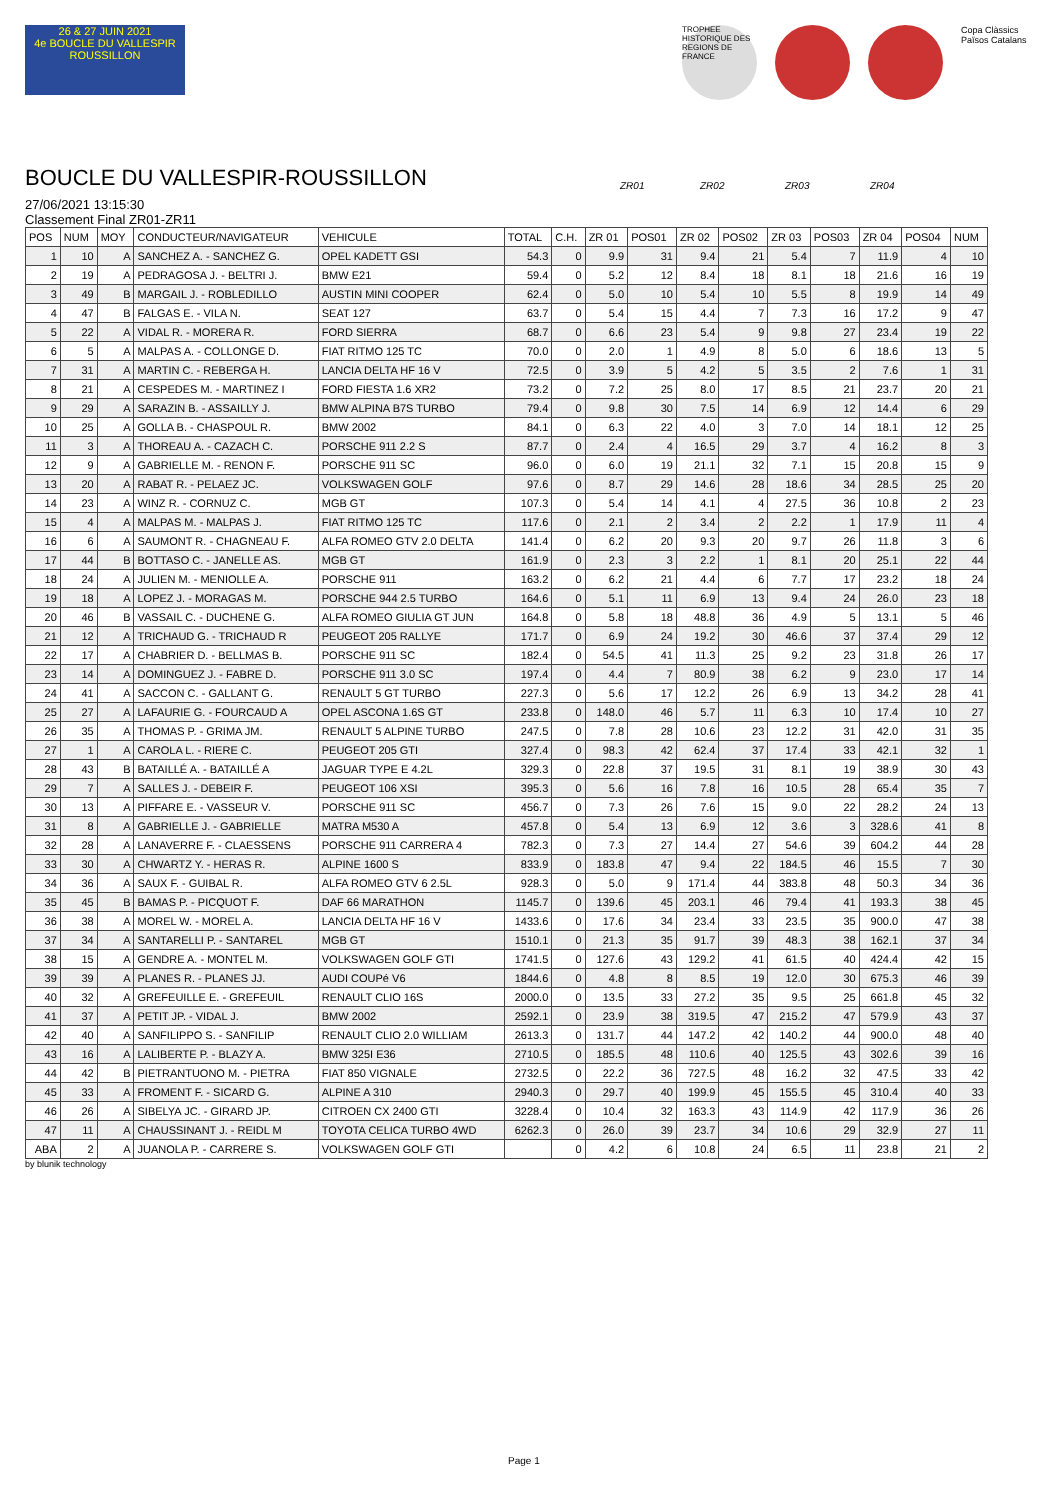26 & 27 JUIN 2021
4e BOUCLE DU VALLESPIR ROUSSILLON
TROPHEE HISTORIQUE DES REGIONS DE FRANCE
Copa Clàssics Països Catalans
BOUCLE DU VALLESPIR-ROUSSILLON
27/06/2021 13:15:30
Classement Final ZR01-ZR11
ZR01 ZR02 ZR03 ZR04
| POS | NUM | MOY | CONDUCTEUR/NAVIGATEUR | VEHICULE | TOTAL | C.H. | ZR 01 | POS01 | ZR 02 | POS02 | ZR 03 | POS03 | ZR 04 | POS04 | NUM |
| --- | --- | --- | --- | --- | --- | --- | --- | --- | --- | --- | --- | --- | --- | --- | --- |
| 1 | 10 | A | SANCHEZ A. - SANCHEZ G. | OPEL KADETT GSI | 54.3 | 0 | 9.9 | 31 | 9.4 | 21 | 5.4 | 7 | 11.9 | 4 | 10 |
| 2 | 19 | A | PEDRAGOSA J. - BELTRI J. | BMW E21 | 59.4 | 0 | 5.2 | 12 | 8.4 | 18 | 8.1 | 18 | 21.6 | 16 | 19 |
| 3 | 49 | B | MARGAIL J. - ROBLEDILLO | AUSTIN MINI COOPER | 62.4 | 0 | 5.0 | 10 | 5.4 | 10 | 5.5 | 8 | 19.9 | 14 | 49 |
| 4 | 47 | B | FALGAS E. - VILA N. | SEAT 127 | 63.7 | 0 | 5.4 | 15 | 4.4 | 7 | 7.3 | 16 | 17.2 | 9 | 47 |
| 5 | 22 | A | VIDAL R. - MORERA R. | FORD SIERRA | 68.7 | 0 | 6.6 | 23 | 5.4 | 9 | 9.8 | 27 | 23.4 | 19 | 22 |
| 6 | 5 | A | MALPAS A. - COLLONGE D. | FIAT RITMO 125 TC | 70.0 | 0 | 2.0 | 1 | 4.9 | 8 | 5.0 | 6 | 18.6 | 13 | 5 |
| 7 | 31 | A | MARTIN C. - REBERGA H. | LANCIA DELTA HF 16 V | 72.5 | 0 | 3.9 | 5 | 4.2 | 5 | 3.5 | 2 | 7.6 | 1 | 31 |
| 8 | 21 | A | CESPEDES M. - MARTINEZ I | FORD FIESTA 1.6 XR2 | 73.2 | 0 | 7.2 | 25 | 8.0 | 17 | 8.5 | 21 | 23.7 | 20 | 21 |
| 9 | 29 | A | SARAZIN B. - ASSAILLY J. | BMW ALPINA B7S TURBO | 79.4 | 0 | 9.8 | 30 | 7.5 | 14 | 6.9 | 12 | 14.4 | 6 | 29 |
| 10 | 25 | A | GOLLA B. - CHASPOUL R. | BMW 2002 | 84.1 | 0 | 6.3 | 22 | 4.0 | 3 | 7.0 | 14 | 18.1 | 12 | 25 |
| 11 | 3 | A | THOREAU A. - CAZACH C. | PORSCHE 911 2.2 S | 87.7 | 0 | 2.4 | 4 | 16.5 | 29 | 3.7 | 4 | 16.2 | 8 | 3 |
| 12 | 9 | A | GABRIELLE M. - RENON F. | PORSCHE 911 SC | 96.0 | 0 | 6.0 | 19 | 21.1 | 32 | 7.1 | 15 | 20.8 | 15 | 9 |
| 13 | 20 | A | RABAT R. - PELAEZ JC. | VOLKSWAGEN GOLF | 97.6 | 0 | 8.7 | 29 | 14.6 | 28 | 18.6 | 34 | 28.5 | 25 | 20 |
| 14 | 23 | A | WINZ R. - CORNUZ C. | MGB GT | 107.3 | 0 | 5.4 | 14 | 4.1 | 4 | 27.5 | 36 | 10.8 | 2 | 23 |
| 15 | 4 | A | MALPAS M. - MALPAS J. | FIAT RITMO 125 TC | 117.6 | 0 | 2.1 | 2 | 3.4 | 2 | 2.2 | 1 | 17.9 | 11 | 4 |
| 16 | 6 | A | SAUMONT R. - CHAGNEAU F. | ALFA ROMEO GTV 2.0 DELTA | 141.4 | 0 | 6.2 | 20 | 9.3 | 20 | 9.7 | 26 | 11.8 | 3 | 6 |
| 17 | 44 | B | BOTTASO C. - JANELLE AS. | MGB GT | 161.9 | 0 | 2.3 | 3 | 2.2 | 1 | 8.1 | 20 | 25.1 | 22 | 44 |
| 18 | 24 | A | JULIEN M. - MENIOLLE A. | PORSCHE 911 | 163.2 | 0 | 6.2 | 21 | 4.4 | 6 | 7.7 | 17 | 23.2 | 18 | 24 |
| 19 | 18 | A | LOPEZ J. - MORAGAS M. | PORSCHE 944 2.5 TURBO | 164.6 | 0 | 5.1 | 11 | 6.9 | 13 | 9.4 | 24 | 26.0 | 23 | 18 |
| 20 | 46 | B | VASSAIL C. - DUCHENE G. | ALFA ROMEO GIULIA GT JUN | 164.8 | 0 | 5.8 | 18 | 48.8 | 36 | 4.9 | 5 | 13.1 | 5 | 46 |
| 21 | 12 | A | TRICHAUD G. - TRICHAUD R | PEUGEOT 205 RALLYE | 171.7 | 0 | 6.9 | 24 | 19.2 | 30 | 46.6 | 37 | 37.4 | 29 | 12 |
| 22 | 17 | A | CHABRIER D. - BELLMAS B. | PORSCHE 911 SC | 182.4 | 0 | 54.5 | 41 | 11.3 | 25 | 9.2 | 23 | 31.8 | 26 | 17 |
| 23 | 14 | A | DOMINGUEZ J. - FABRE D. | PORSCHE 911 3.0 SC | 197.4 | 0 | 4.4 | 7 | 80.9 | 38 | 6.2 | 9 | 23.0 | 17 | 14 |
| 24 | 41 | A | SACCON C. - GALLANT G. | RENAULT 5 GT TURBO | 227.3 | 0 | 5.6 | 17 | 12.2 | 26 | 6.9 | 13 | 34.2 | 28 | 41 |
| 25 | 27 | A | LAFAURIE G. - FOURCAUD A | OPEL ASCONA 1.6S GT | 233.8 | 0 | 148.0 | 46 | 5.7 | 11 | 6.3 | 10 | 17.4 | 10 | 27 |
| 26 | 35 | A | THOMAS P. - GRIMA JM. | RENAULT 5 ALPINE TURBO | 247.5 | 0 | 7.8 | 28 | 10.6 | 23 | 12.2 | 31 | 42.0 | 31 | 35 |
| 27 | 1 | A | CAROLA L. - RIERE C. | PEUGEOT 205 GTI | 327.4 | 0 | 98.3 | 42 | 62.4 | 37 | 17.4 | 33 | 42.1 | 32 | 1 |
| 28 | 43 | B | BATAILLÉ A. - BATAILLÉ A | JAGUAR TYPE E 4.2L | 329.3 | 0 | 22.8 | 37 | 19.5 | 31 | 8.1 | 19 | 38.9 | 30 | 43 |
| 29 | 7 | A | SALLES J. - DEBEIR F. | PEUGEOT 106 XSI | 395.3 | 0 | 5.6 | 16 | 7.8 | 16 | 10.5 | 28 | 65.4 | 35 | 7 |
| 30 | 13 | A | PIFFARE E. - VASSEUR V. | PORSCHE 911 SC | 456.7 | 0 | 7.3 | 26 | 7.6 | 15 | 9.0 | 22 | 28.2 | 24 | 13 |
| 31 | 8 | A | GABRIELLE J. - GABRIELLE | MATRA M530 A | 457.8 | 0 | 5.4 | 13 | 6.9 | 12 | 3.6 | 3 | 328.6 | 41 | 8 |
| 32 | 28 | A | LANAVERRE F. - CLAESSENS | PORSCHE 911 CARRERA 4 | 782.3 | 0 | 7.3 | 27 | 14.4 | 27 | 54.6 | 39 | 604.2 | 44 | 28 |
| 33 | 30 | A | CHWARTZ Y. - HERAS R. | ALPINE 1600 S | 833.9 | 0 | 183.8 | 47 | 9.4 | 22 | 184.5 | 46 | 15.5 | 7 | 30 |
| 34 | 36 | A | SAUX F. - GUIBAL R. | ALFA ROMEO GTV 6 2.5L | 928.3 | 0 | 5.0 | 9 | 171.4 | 44 | 383.8 | 48 | 50.3 | 34 | 36 |
| 35 | 45 | B | BAMAS P. - PICQUOT F. | DAF 66 MARATHON | 1145.7 | 0 | 139.6 | 45 | 203.1 | 46 | 79.4 | 41 | 193.3 | 38 | 45 |
| 36 | 38 | A | MOREL W. - MOREL A. | LANCIA DELTA HF 16 V | 1433.6 | 0 | 17.6 | 34 | 23.4 | 33 | 23.5 | 35 | 900.0 | 47 | 38 |
| 37 | 34 | A | SANTARELLI P. - SANTAREL | MGB GT | 1510.1 | 0 | 21.3 | 35 | 91.7 | 39 | 48.3 | 38 | 162.1 | 37 | 34 |
| 38 | 15 | A | GENDRE A. - MONTEL M. | VOLKSWAGEN GOLF GTI | 1741.5 | 0 | 127.6 | 43 | 129.2 | 41 | 61.5 | 40 | 424.4 | 42 | 15 |
| 39 | 39 | A | PLANES R. - PLANES JJ. | AUDI COUPé V6 | 1844.6 | 0 | 4.8 | 8 | 8.5 | 19 | 12.0 | 30 | 675.3 | 46 | 39 |
| 40 | 32 | A | GREFEUILLE E. - GREFEUIL | RENAULT CLIO 16S | 2000.0 | 0 | 13.5 | 33 | 27.2 | 35 | 9.5 | 25 | 661.8 | 45 | 32 |
| 41 | 37 | A | PETIT JP. - VIDAL J. | BMW 2002 | 2592.1 | 0 | 23.9 | 38 | 319.5 | 47 | 215.2 | 47 | 579.9 | 43 | 37 |
| 42 | 40 | A | SANFILIPPO S. - SANFILIP | RENAULT CLIO 2.0 WILLIAM | 2613.3 | 0 | 131.7 | 44 | 147.2 | 42 | 140.2 | 44 | 900.0 | 48 | 40 |
| 43 | 16 | A | LALIBERTE P. - BLAZY A. | BMW 325I E36 | 2710.5 | 0 | 185.5 | 48 | 110.6 | 40 | 125.5 | 43 | 302.6 | 39 | 16 |
| 44 | 42 | B | PIETRANTUONO M. - PIETRA | FIAT 850 VIGNALE | 2732.5 | 0 | 22.2 | 36 | 727.5 | 48 | 16.2 | 32 | 47.5 | 33 | 42 |
| 45 | 33 | A | FROMENT F. - SICARD G. | ALPINE A 310 | 2940.3 | 0 | 29.7 | 40 | 199.9 | 45 | 155.5 | 45 | 310.4 | 40 | 33 |
| 46 | 26 | A | SIBELYA JC. - GIRARD JP. | CITROEN CX 2400 GTI | 3228.4 | 0 | 10.4 | 32 | 163.3 | 43 | 114.9 | 42 | 117.9 | 36 | 26 |
| 47 | 11 | A | CHAUSSINANT J. - REIDL M | TOYOTA CELICA TURBO 4WD | 6262.3 | 0 | 26.0 | 39 | 23.7 | 34 | 10.6 | 29 | 32.9 | 27 | 11 |
| ABA | 2 | A | JUANOLA P. - CARRERE S. | VOLKSWAGEN GOLF GTI | | 0 | 4.2 | 6 | 10.8 | 24 | 6.5 | 11 | 23.8 | 21 | 2 |
by blunik technology
Page 1